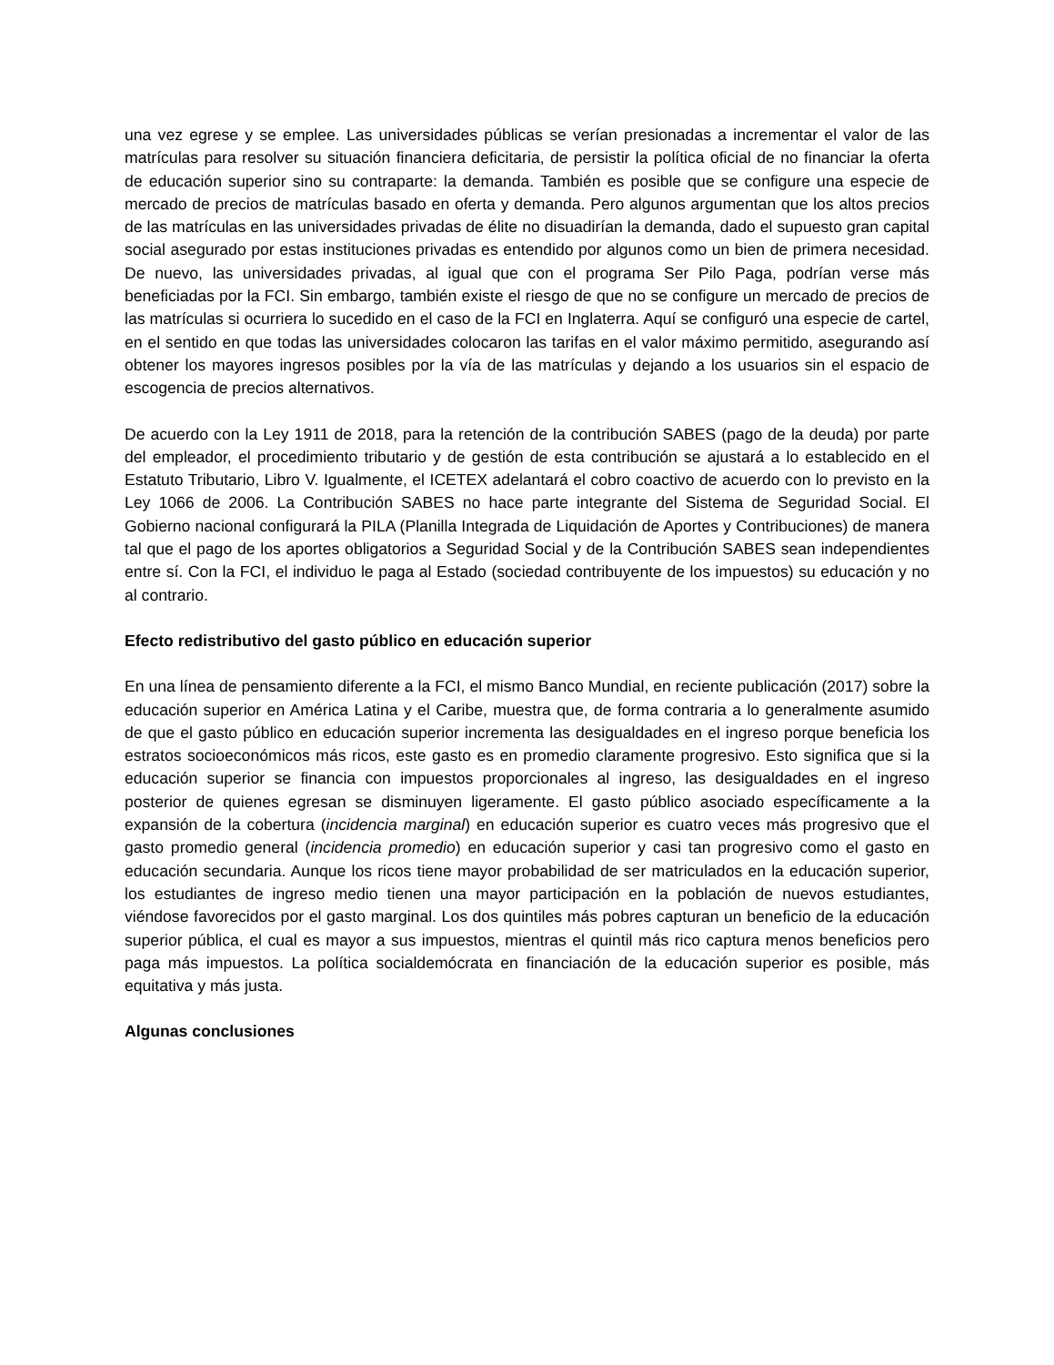una vez egrese y se emplee. Las universidades públicas se verían presionadas a incrementar el valor de las matrículas para resolver su situación financiera deficitaria, de persistir la política oficial de no financiar la oferta de educación superior sino su contraparte: la demanda. También es posible que se configure una especie de mercado de precios de matrículas basado en oferta y demanda. Pero algunos argumentan que los altos precios de las matrículas en las universidades privadas de élite no disuadirían la demanda, dado el supuesto gran capital social asegurado por estas instituciones privadas es entendido por algunos como un bien de primera necesidad. De nuevo, las universidades privadas, al igual que con el programa Ser Pilo Paga, podrían verse más beneficiadas por la FCI. Sin embargo, también existe el riesgo de que no se configure un mercado de precios de las matrículas si ocurriera lo sucedido en el caso de la FCI en Inglaterra. Aquí se configuró una especie de cartel, en el sentido en que todas las universidades colocaron las tarifas en el valor máximo permitido, asegurando así obtener los mayores ingresos posibles por la vía de las matrículas y dejando a los usuarios sin el espacio de escogencia de precios alternativos.
De acuerdo con la Ley 1911 de 2018, para la retención de la contribución SABES (pago de la deuda) por parte del empleador, el procedimiento tributario y de gestión de esta contribución se ajustará a lo establecido en el Estatuto Tributario, Libro V. Igualmente, el ICETEX adelantará el cobro coactivo de acuerdo con lo previsto en la Ley 1066 de 2006. La Contribución SABES no hace parte integrante del Sistema de Seguridad Social. El Gobierno nacional configurará la PILA (Planilla Integrada de Liquidación de Aportes y Contribuciones) de manera tal que el pago de los aportes obligatorios a Seguridad Social y de la Contribución SABES sean independientes entre sí. Con la FCI, el individuo le paga al Estado (sociedad contribuyente de los impuestos) su educación y no al contrario.
Efecto redistributivo del gasto público en educación superior
En una línea de pensamiento diferente a la FCI, el mismo Banco Mundial, en reciente publicación (2017) sobre la educación superior en América Latina y el Caribe, muestra que, de forma contraria a lo generalmente asumido de que el gasto público en educación superior incrementa las desigualdades en el ingreso porque beneficia los estratos socioeconómicos más ricos, este gasto es en promedio claramente progresivo. Esto significa que si la educación superior se financia con impuestos proporcionales al ingreso, las desigualdades en el ingreso posterior de quienes egresan se disminuyen ligeramente. El gasto público asociado específicamente a la expansión de la cobertura (incidencia marginal) en educación superior es cuatro veces más progresivo que el gasto promedio general (incidencia promedio) en educación superior y casi tan progresivo como el gasto en educación secundaria. Aunque los ricos tiene mayor probabilidad de ser matriculados en la educación superior, los estudiantes de ingreso medio tienen una mayor participación en la población de nuevos estudiantes, viéndose favorecidos por el gasto marginal. Los dos quintiles más pobres capturan un beneficio de la educación superior pública, el cual es mayor a sus impuestos, mientras el quintil más rico captura menos beneficios pero paga más impuestos. La política socialdemócrata en financiación de la educación superior es posible, más equitativa y más justa.
Algunas conclusiones